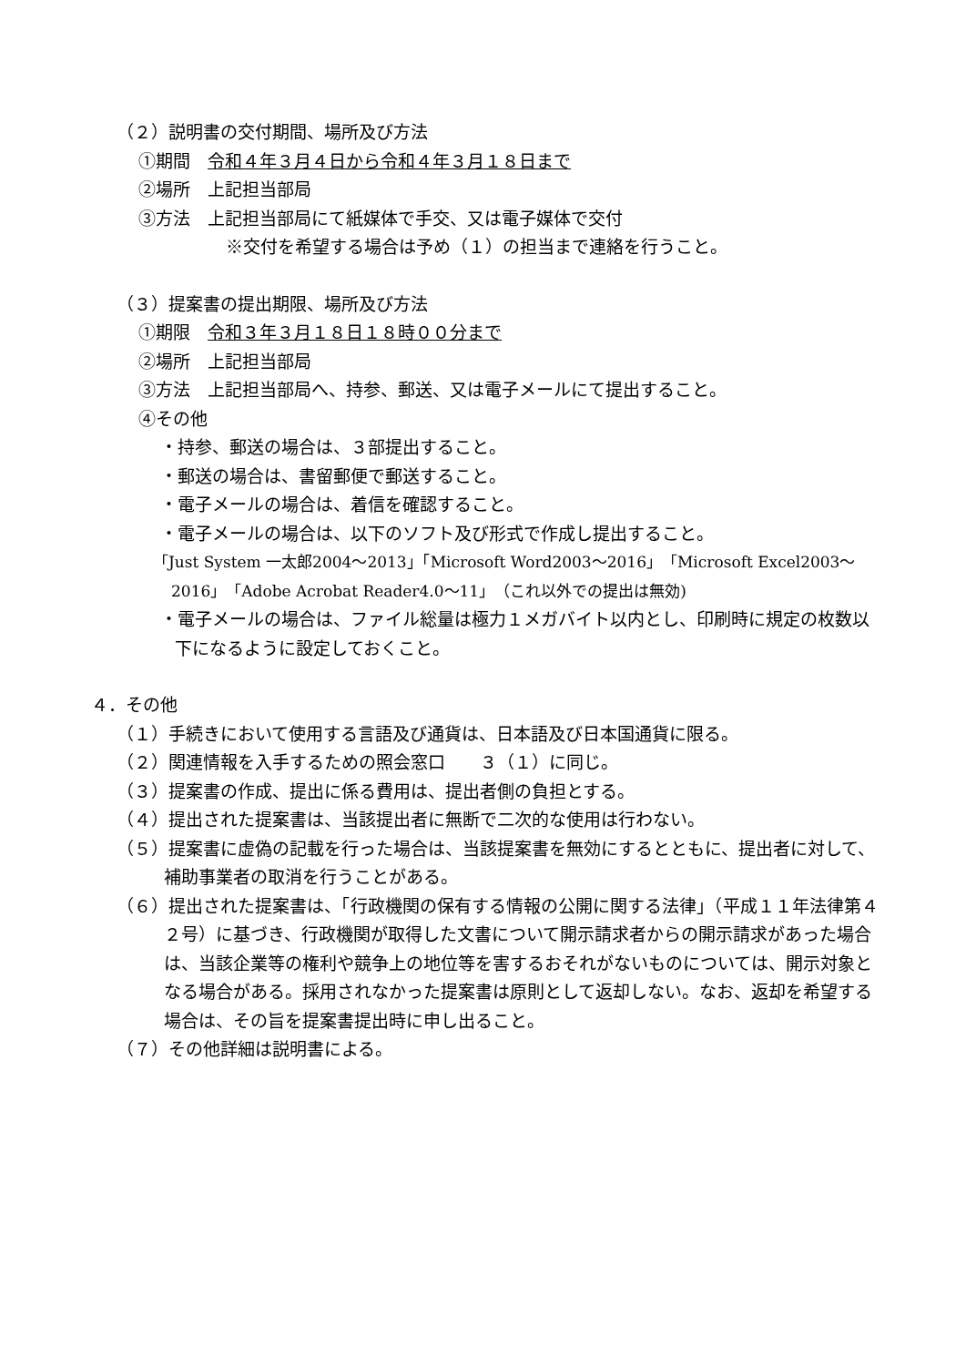（２）説明書の交付期間、場所及び方法
①期間　令和４年３月４日から令和４年３月１８日まで
②場所　上記担当部局
③方法　上記担当部局にて紙媒体で手交、又は電子媒体で交付
※交付を希望する場合は予め（１）の担当まで連絡を行うこと。
（３）提案書の提出期限、場所及び方法
①期限　令和３年３月１８日１８時００分まで
②場所　上記担当部局
③方法　上記担当部局へ、持参、郵送、又は電子メールにて提出すること。
④その他
・持参、郵送の場合は、３部提出すること。
・郵送の場合は、書留郵便で郵送すること。
・電子メールの場合は、着信を確認すること。
・電子メールの場合は、以下のソフト及び形式で作成し提出すること。
「Just System 一太郎2004～2013」「Microsoft Word2003～2016」「Microsoft Excel2003～2016」「Adobe Acrobat Reader4.0～11」（これ以外での提出は無効)
・電子メールの場合は、ファイル総量は極力１メガバイト以内とし、印刷時に規定の枚数以下になるように設定しておくこと。
４．その他
（１）手続きにおいて使用する言語及び通貨は、日本語及び日本国通貨に限る。
（２）関連情報を入手するための照会窓口　　３（１）に同じ。
（３）提案書の作成、提出に係る費用は、提出者側の負担とする。
（４）提出された提案書は、当該提出者に無断で二次的な使用は行わない。
（５）提案書に虚偽の記載を行った場合は、当該提案書を無効にするとともに、提出者に対して、補助事業者の取消を行うことがある。
（６）提出された提案書は、「行政機関の保有する情報の公開に関する法律」（平成１１年法律第４２号）に基づき、行政機関が取得した文書について開示請求者からの開示請求があった場合は、当該企業等の権利や競争上の地位等を害するおそれがないものについては、開示対象となる場合がある。採用されなかった提案書は原則として返却しない。なお、返却を希望する場合は、その旨を提案書提出時に申し出ること。
（７）その他詳細は説明書による。